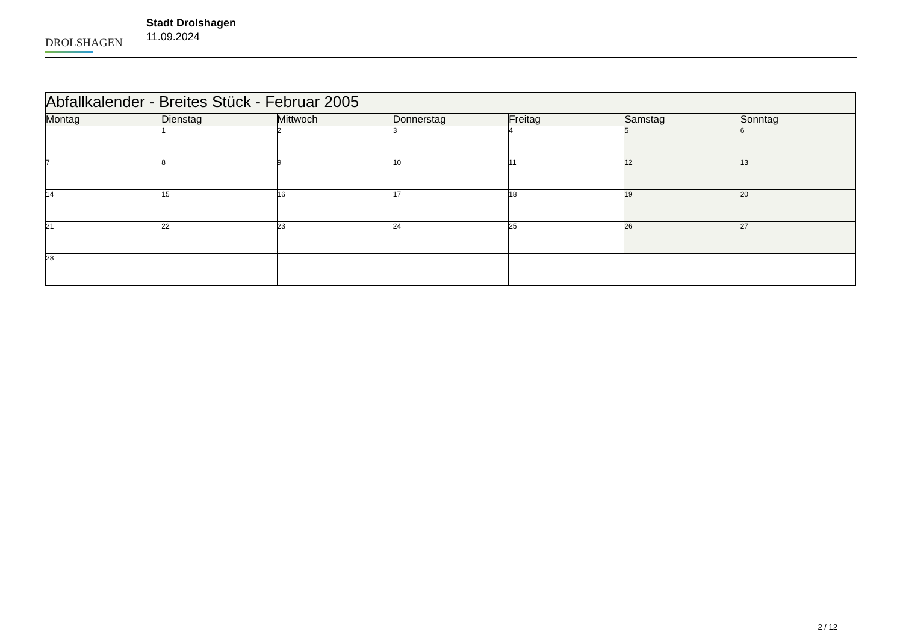DROLSHAGEN
Stadt Drolshagen
11.09.2024
| Abfallkalender - Breites Stück - Februar 2005 | | | | | | |
| --- | --- | --- | --- | --- | --- | --- |
| Montag | Dienstag | Mittwoch | Donnerstag | Freitag | Samstag | Sonntag |
| | 1 | 2 | 3 | 4 | 5 | 6 |
| 7 | 8 | 9 | 10 | 11 | 12 | 13 |
| 14 | 15 | 16 | 17 | 18 | 19 | 20 |
| 21 | 22 | 23 | 24 | 25 | 26 | 27 |
| 28 | | | | | | |
2 / 12